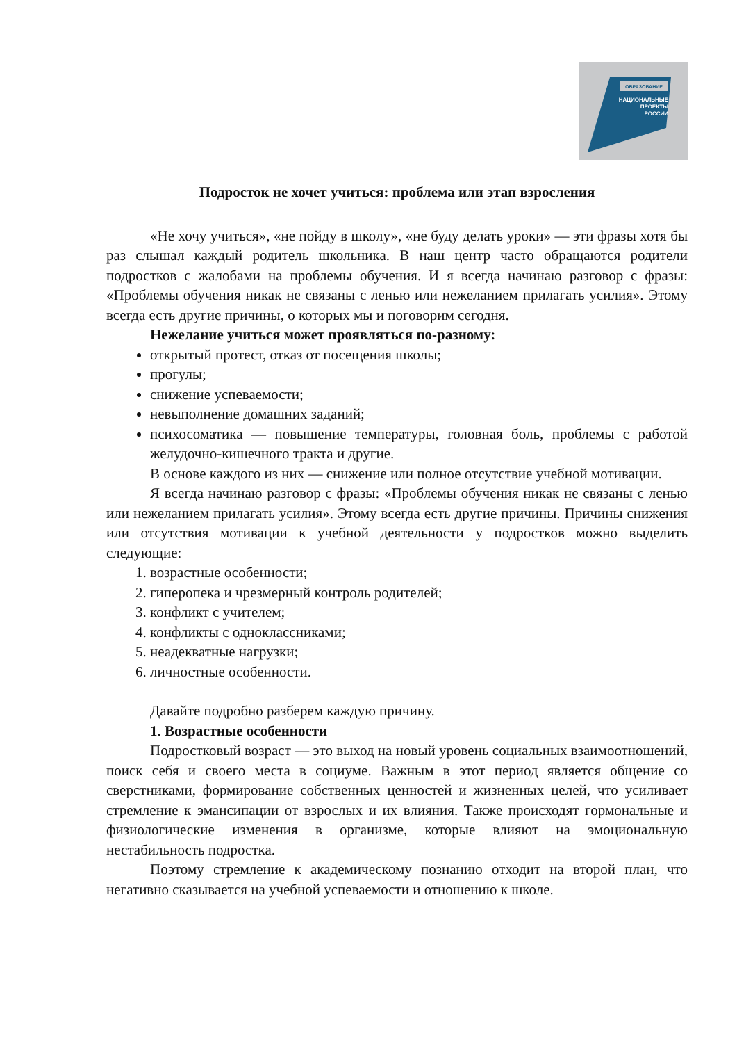ОБРАЗОВАНИЕ
НАЦИОНАЛЬНЫЕ
ПРОЕКТЫ
РОССИИ
Подросток не хочет учиться: проблема или этап взросления
«Не хочу учиться», «не пойду в школу», «не буду делать уроки» — эти фразы хотя бы раз слышал каждый родитель школьника. В наш центр часто обращаются родители подростков с жалобами на проблемы обучения. И я всегда начинаю разговор с фразы: «Проблемы обучения никак не связаны с ленью или нежеланием прилагать усилия». Этому всегда есть другие причины, о которых мы и поговорим сегодня.
Нежелание учиться может проявляться по-разному:
открытый протест, отказ от посещения школы;
прогулы;
снижение успеваемости;
невыполнение домашних заданий;
психосоматика — повышение температуры, головная боль, проблемы с работой желудочно-кишечного тракта и другие.
В основе каждого из них — снижение или полное отсутствие учебной мотивации.
Я всегда начинаю разговор с фразы: «Проблемы обучения никак не связаны с ленью или нежеланием прилагать усилия». Этому всегда есть другие причины. Причины снижения или отсутствия мотивации к учебной деятельности у подростков можно выделить следующие:
1. возрастные особенности;
2. гиперопека и чрезмерный контроль родителей;
3. конфликт с учителем;
4. конфликты с одноклассниками;
5. неадекватные нагрузки;
6. личностные особенности.
Давайте подробно разберем каждую причину.
1. Возрастные особенности
Подростковый возраст — это выход на новый уровень социальных взаимоотношений, поиск себя и своего места в социуме. Важным в этот период является общение со сверстниками, формирование собственных ценностей и жизненных целей, что усиливает стремление к эмансипации от взрослых и их влияния. Также происходят гормональные и физиологические изменения в организме, которые влияют на эмоциональную нестабильность подростка.
Поэтому стремление к академическому познанию отходит на второй план, что негативно сказывается на учебной успеваемости и отношению к школе.